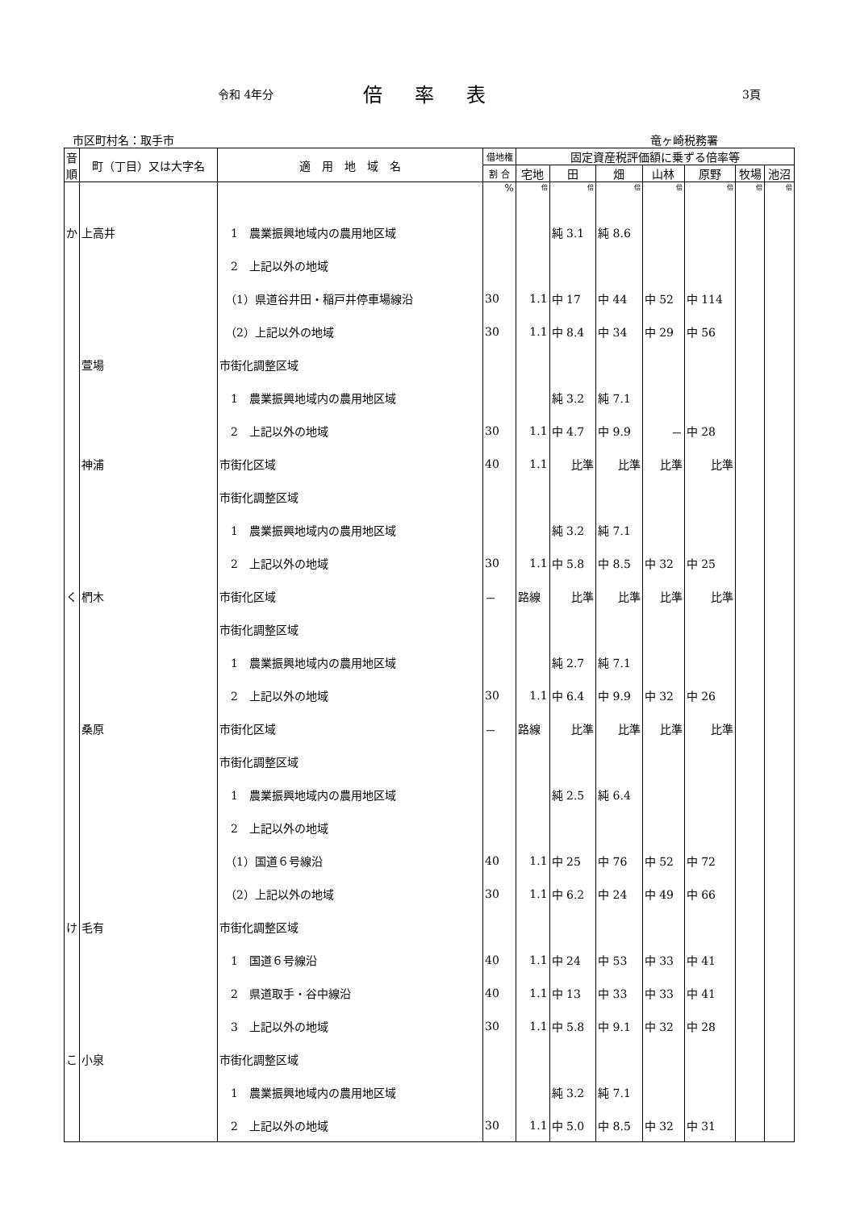令和 4年分 倍率表 3頁
市区町村名：取手市 竜ヶ崎税務署
| 音順 | 町（丁目）又は大字名 | 適 用 地 域 名 | 借地権 | 固定資産税評価額に乗ずる倍率等 | | | | | | |
| --- | --- | --- | --- | --- | --- | --- | --- | --- | --- | --- |
| | | | 割 合 | 宅地 | 田 | 畑 | 山林 | 原野 | 牧場 | 池沼 |
| | | | % | 倍 | 倍 | 倍 | 倍 | 倍 | 倍 | 倍 |
| か | 上高井 | 1 農業振興地域内の農用地区域 | | | 純 3.1 | 純 8.6 | | | | |
| | | 2 上記以外の地域 | | | | | | | | |
| | | （1）県道谷井田・稲戸井停車場線沿 | 30 | 1.1 | 中 17 | 中 44 | 中 52 | 中 114 | | |
| | | （2）上記以外の地域 | 30 | 1.1 | 中 8.4 | 中 34 | 中 29 | 中 56 | | |
| | 萱場 | 市街化調整区域 | | | | | | | | |
| | | 1 農業振興地域内の農用地区域 | | | 純 3.2 | 純 7.1 | | | | |
| | | 2 上記以外の地域 | 30 | 1.1 | 中 4.7 | 中 9.9 | － | 中 28 | | |
| | 神浦 | 市街化区域 | 40 | 1.1 | 比準 | 比準 | 比準 | 比準 | | |
| | | 市街化調整区域 | | | | | | | | |
| | | 1 農業振興地域内の農用地区域 | | | 純 3.2 | 純 7.1 | | | | |
| | | 2 上記以外の地域 | 30 | 1.1 | 中 5.8 | 中 8.5 | 中 32 | 中 25 | | |
| く | 椚木 | 市街化区域 | － | 路線 | 比準 | 比準 | 比準 | 比準 | | |
| | | 市街化調整区域 | | | | | | | | |
| | | 1 農業振興地域内の農用地区域 | | | 純 2.7 | 純 7.1 | | | | |
| | | 2 上記以外の地域 | 30 | 1.1 | 中 6.4 | 中 9.9 | 中 32 | 中 26 | | |
| | 桑原 | 市街化区域 | － | 路線 | 比準 | 比準 | 比準 | 比準 | | |
| | | 市街化調整区域 | | | | | | | | |
| | | 1 農業振興地域内の農用地区域 | | | 純 2.5 | 純 6.4 | | | | |
| | | 2 上記以外の地域 | | | | | | | | |
| | | （1）国道６号線沿 | 40 | 1.1 | 中 25 | 中 76 | 中 52 | 中 72 | | |
| | | （2）上記以外の地域 | 30 | 1.1 | 中 6.2 | 中 24 | 中 49 | 中 66 | | |
| け | 毛有 | 市街化調整区域 | | | | | | | | |
| | | 1 国道６号線沿 | 40 | 1.1 | 中 24 | 中 53 | 中 33 | 中 41 | | |
| | | 2 県道取手・谷中線沿 | 40 | 1.1 | 中 13 | 中 33 | 中 33 | 中 41 | | |
| | | 3 上記以外の地域 | 30 | 1.1 | 中 5.8 | 中 9.1 | 中 32 | 中 28 | | |
| こ | 小泉 | 市街化調整区域 | | | | | | | | |
| | | 1 農業振興地域内の農用地区域 | | | 純 3.2 | 純 7.1 | | | | |
| | | 2 上記以外の地域 | 30 | 1.1 | 中 5.0 | 中 8.5 | 中 32 | 中 31 | | |